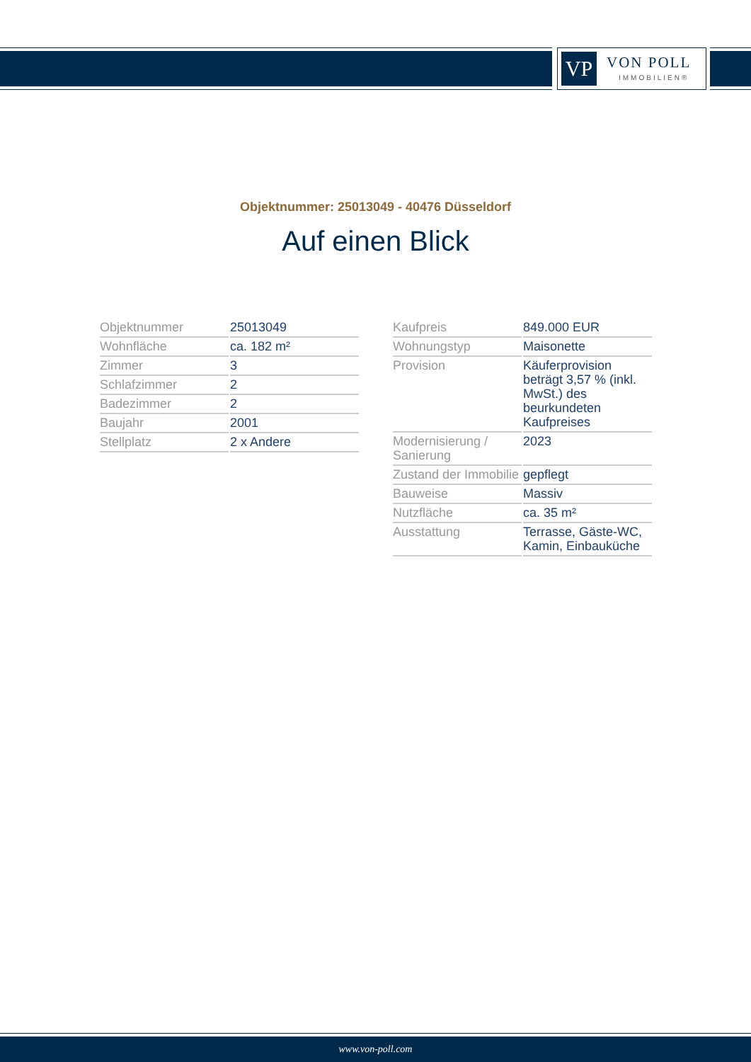VP VON POLL
IMMOBILIEN®
Objektnummer: 25013049 - 40476 Düsseldorf
Auf einen Blick
| Objektnummer | 25013049 |
| Wohnfläche | ca. 182 m² |
| Zimmer | 3 |
| Schlafzimmer | 2 |
| Badezimmer | 2 |
| Baujahr | 2001 |
| Stellplatz | 2 x Andere |
| Kaufpreis | 849.000 EUR |
| Wohnungstyp | Maisonette |
| Provision | Käuferprovision beträgt 3,57 % (inkl. MwSt.) des beurkundeten Kaufpreises |
| Modernisierung / Sanierung | 2023 |
| Zustand der Immobilie | gepflegt |
| Bauweise | Massiv |
| Nutzfläche | ca. 35 m² |
| Ausstattung | Terrasse, Gäste-WC, Kamin, Einbauküche |
www.von-poll.com